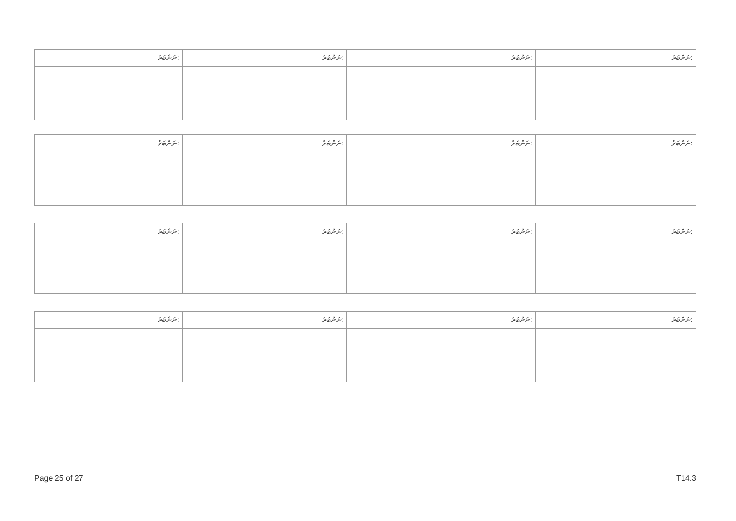| ނަންބަރު: | ނަންބަރު: | ނަންބަރު: | ނަންބަރު: |
| ނަންބަރު: | ނަންބަރު: | ނަންބަރު: | ނަންބަރު: |
| ނަންބަރު: | ނަންބަރު: | ނަންބަރު: | ނަންބަރު: |
| ނަންބަރު: | ނަންބަރު: | ނަންބަރު: | ނަންބަރު: |
Page 25 of 27 T14.3